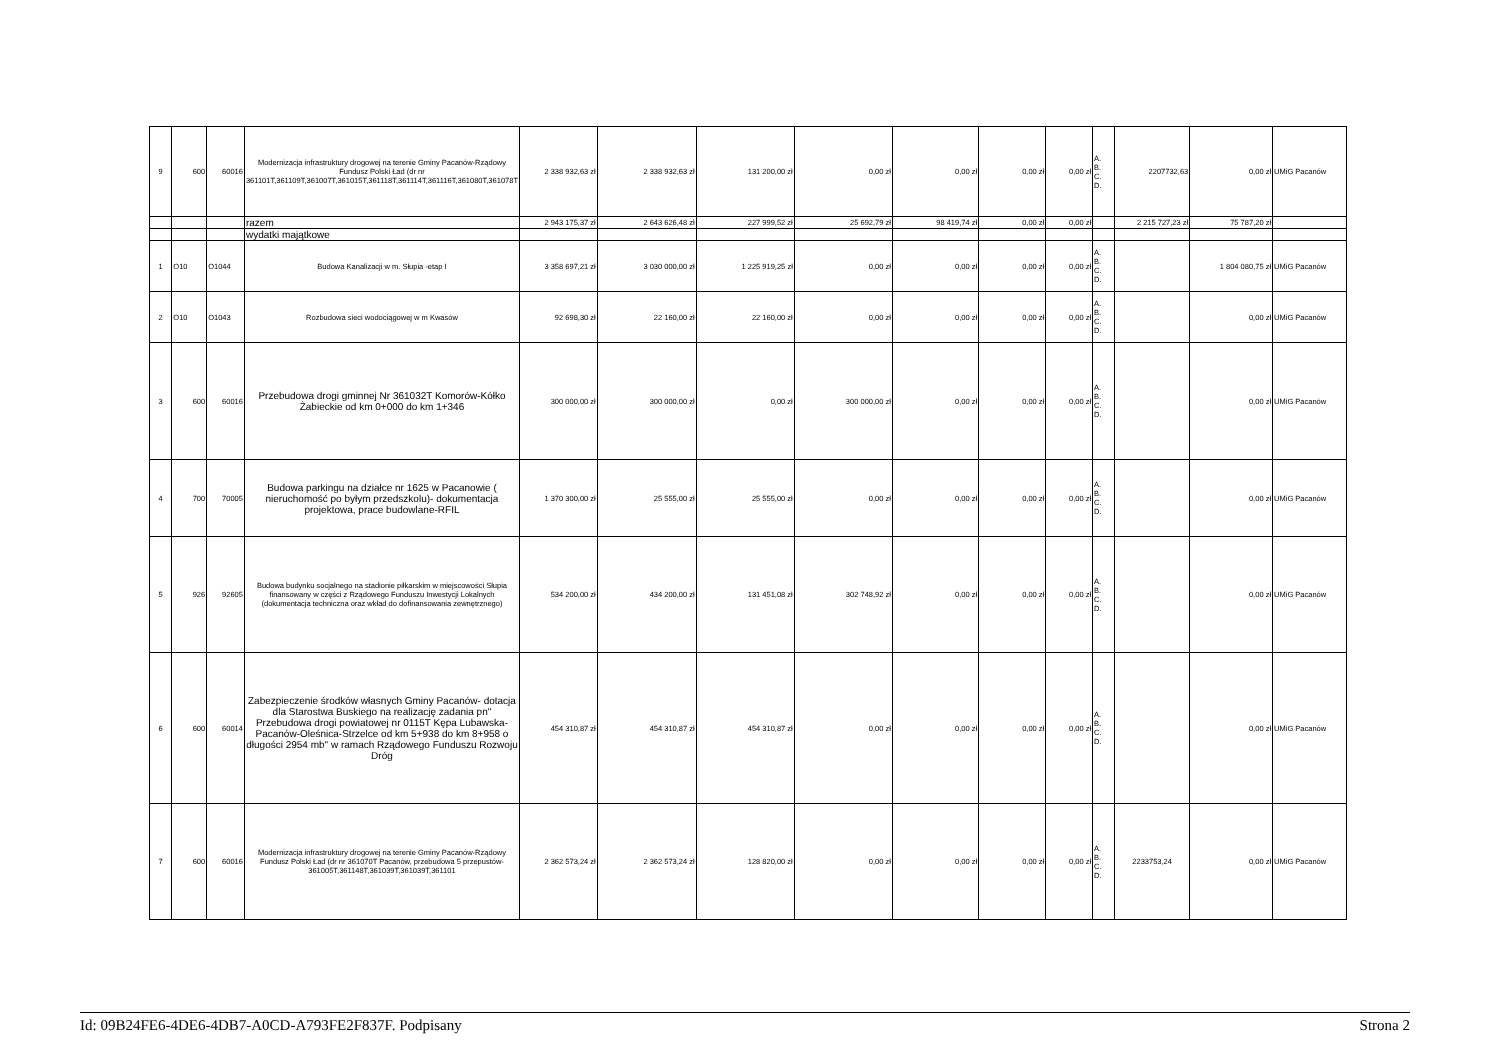| 9 | 600 | 60016 | Modernizacja infrastruktury drogowej na terenie Gminy Pacanów-Rządowy Fundusz Polski Ład (dr nr 361101T,361109T,361007T,361015T,361118T,361114T,361116T,361080T,361078T | 2 338 932,63 zł | 2 338 932,63 zł | 131 200,00 zł | 0,00 zł | 0,00 zł | 0,00 zł | 0,00 zł | A. B. C. D. | 2207732,63 | 0,00 zł | UMiG Pacanów |
| | | | razem | 2 943 175,37 zł | 2 643 626,48 zł | 227 999,52 zł | 25 692,79 zł | 98 419,74 zł | 0,00 zł | 0,00 zł | | 2 215 727,23 zł | 75 787,20 zł | |
| | | | wydatki majątkowe | | | | | | | | | | | |
| 1 | O10 | O1044 | Budowa Kanalizacji w m. Słupia -etap I | 3 358 697,21 zł | 3 030 000,00 zł | 1 225 919,25 zł | 0,00 zł | 0,00 zł | 0,00 zł | 0,00 zł | A. B. C. D. | | 1 804 080,75 zł | UMiG Pacanów |
| 2 | O10 | O1043 | Rozbudowa sieci wodociągowej w m Kwasów | 92 698,30 zł | 22 160,00 zł | 22 160,00 zł | 0,00 zł | 0,00 zł | 0,00 zł | 0,00 zł | A. B. C. D. | | 0,00 zł | UMiG Pacanów |
| 3 | 600 | 60016 | Przebudowa drogi gminnej Nr 361032T Komorów-Kółko Żabieckie od km 0+000 do km 1+346 | 300 000,00 zł | 300 000,00 zł | 0,00 zł | 300 000,00 zł | 0,00 zł | 0,00 zł | 0,00 zł | A. B. C. D. | | 0,00 zł | UMiG Pacanów |
| 4 | 700 | 70005 | Budowa parkingu na działce nr 1625 w Pacanowie ( nieruchomość po byłym przedszkolu)- dokumentacja projektowa, prace budowlane-RFIL | 1 370 300,00 zł | 25 555,00 zł | 25 555,00 zł | 0,00 zł | 0,00 zł | 0,00 zł | 0,00 zł | A. B. C. D. | | 0,00 zł | UMiG Pacanów |
| 5 | 926 | 92605 | Budowa budynku socjalnego na stadionie piłkarskim w miejscowości Słupia finansowany w części z Rządowego Funduszu Inwestycji Lokalnych (dokumentacja techniczna oraz wkład do dofinansowania zewnętrznego) | 534 200,00 zł | 434 200,00 zł | 131 451,08 zł | 302 748,92 zł | 0,00 zł | 0,00 zł | 0,00 zł | A. B. C. D. | | 0,00 zł | UMiG Pacanów |
| 6 | 600 | 60014 | Zabezpieczenie środków własnych Gminy Pacanów- dotacja dla Starostwa Buskiego na realizację zadania pn" Przebudowa drogi powiatowej nr 0115T Kępa Lubawska-Pacanów-Oleśnica-Strzelce od km 5+938 do km 8+958 o długości 2954 mb" w ramach Rządowego Funduszu Rozwoju Dróg | 454 310,87 zł | 454 310,87 zł | 454 310,87 zł | 0,00 zł | 0,00 zł | 0,00 zł | 0,00 zł | A. B. C. D. | | 0,00 zł | UMiG Pacanów |
| 7 | 600 | 60016 | Modernizacja infrastruktury drogowej na terenie Gminy Pacanów-Rządowy Fundusz Polski Ład (dr nr 361070T Pacanów, przebudowa 5 przepustów-361005T,361148T,361039T,361039T,361101 | 2 362 573,24 zł | 2 362 573,24 zł | 128 820,00 zł | 0,00 zł | 0,00 zł | 0,00 zł | 0,00 zł | A. B. C. D. | 2233753,24 | 0,00 zł | UMiG Pacanów |
Id: 09B24FE6-4DE6-4DB7-A0CD-A793FE2F837F. Podpisany Strona 2